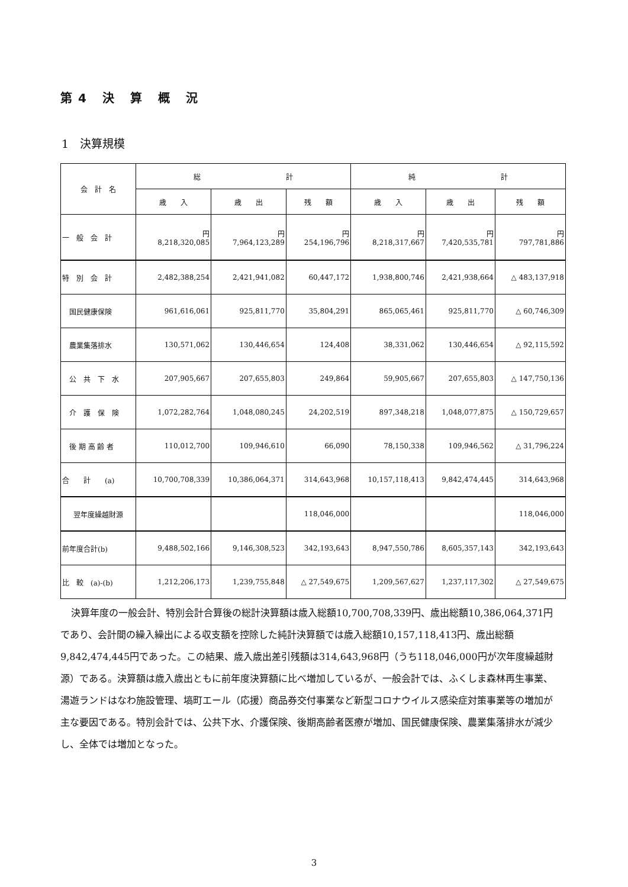第4 決 算 概 況
1　決算規模
| 会 計 名 | 総 計 | | | 純 計 | | |
| --- | --- | --- | --- | --- | --- | --- |
| | 歳 入 | 歳 出 | 残 額 | 歳 入 | 歳 出 | 残 額 |
| 一 般 会 計 | 円 8,218,320,085 | 円 7,964,123,289 | 円 254,196,796 | 円 8,218,317,667 | 円 7,420,535,781 | 円 797,781,886 |
| 特 別 会 計 | 2,482,388,254 | 2,421,941,082 | 60,447,172 | 1,938,800,746 | 2,421,938,664 | △ 483,137,918 |
| 国民健康保険 | 961,616,061 | 925,811,770 | 35,804,291 | 865,065,461 | 925,811,770 | △ 60,746,309 |
| 農業集落排水 | 130,571,062 | 130,446,654 | 124,408 | 38,331,062 | 130,446,654 | △ 92,115,592 |
| 公 共 下 水 | 207,905,667 | 207,655,803 | 249,864 | 59,905,667 | 207,655,803 | △ 147,750,136 |
| 介 護 保 険 | 1,072,282,764 | 1,048,080,245 | 24,202,519 | 897,348,218 | 1,048,077,875 | △ 150,729,657 |
| 後 期 高 齢 者 | 110,012,700 | 109,946,610 | 66,090 | 78,150,338 | 109,946,562 | △ 31,796,224 |
| 合 計 (a) | 10,700,708,339 | 10,386,064,371 | 314,643,968 | 10,157,118,413 | 9,842,474,445 | 314,643,968 |
| 翌年度繰越財源 | | | 118,046,000 | | | 118,046,000 |
| 前年度合計(b) | 9,488,502,166 | 9,146,308,523 | 342,193,643 | 8,947,550,786 | 8,605,357,143 | 342,193,643 |
| 比 較 (a)-(b) | 1,212,206,173 | 1,239,755,848 | △ 27,549,675 | 1,209,567,627 | 1,237,117,302 | △ 27,549,675 |
決算年度の一般会計、特別会計合算後の総計決算額は歳入総額10,700,708,339円、歳出総額10,386,064,371円であり、会計間の繰入繰出による収支額を控除した純計決算額では歳入総額10,157,118,413円、歳出総額9,842,474,445円であった。この結果、歳入歳出差引残額は314,643,968円（うち118,046,000円が次年度繰越財源）である。決算額は歳入歳出ともに前年度決算額に比べ増加しているが、一般会計では、ふくしま森林再生事業、湯遊ランドはなわ施設管理、塙町エール（応援）商品券交付事業など新型コロナウイルス感染症対策事業等の増加が主な要因である。特別会計では、公共下水、介護保険、後期高齢者医療が増加、国民健康保険、農業集落排水が減少し、全体では増加となった。
3